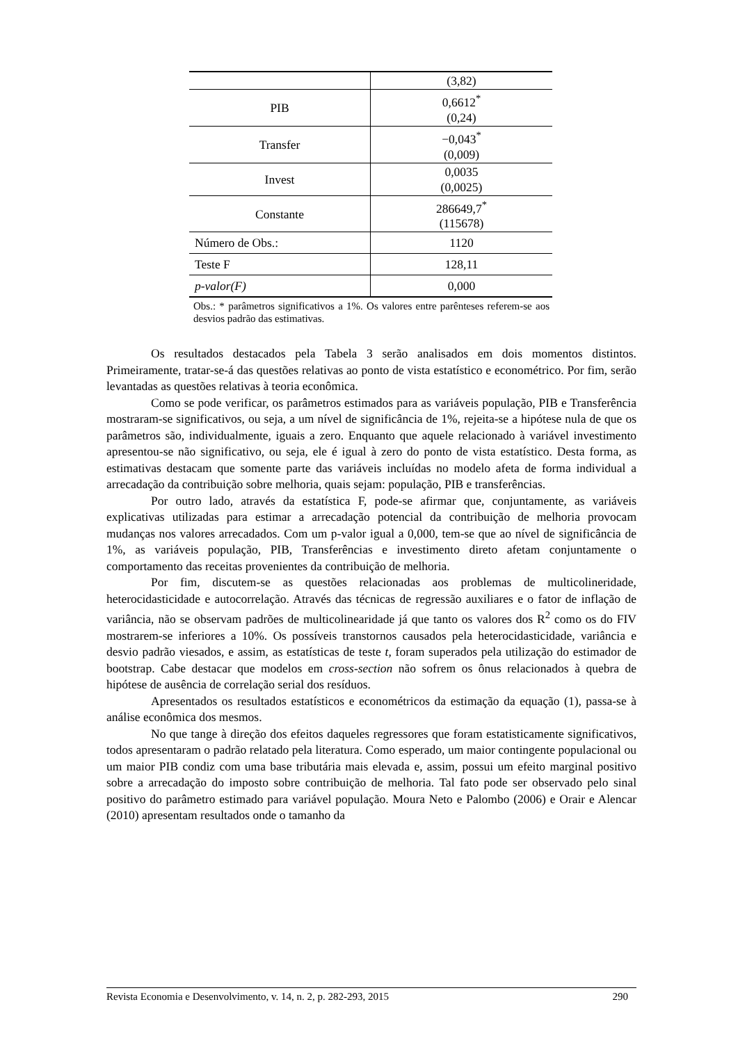| | (3,82) |
| PIB | 0,6612<sup>*</sup> (0,24) |
| Transfer | −0,043<sup>*</sup> (0,009) |
| Invest | 0,0035 (0,0025) |
| Constante | 286649,7<sup>*</sup> (115678) |
| Número de Obs.: | 1120 |
| Teste F | 128,11 |
| p-valor(F) | 0,000 |
Obs.: * parâmetros significativos a 1%. Os valores entre parênteses referem-se aos desvios padrão das estimativas.
Os resultados destacados pela Tabela 3 serão analisados em dois momentos distintos. Primeiramente, tratar-se-á das questões relativas ao ponto de vista estatístico e econométrico. Por fim, serão levantadas as questões relativas à teoria econômica.
Como se pode verificar, os parâmetros estimados para as variáveis população, PIB e Transferência mostraram-se significativos, ou seja, a um nível de significância de 1%, rejeita-se a hipótese nula de que os parâmetros são, individualmente, iguais a zero. Enquanto que aquele relacionado à variável investimento apresentou-se não significativo, ou seja, ele é igual à zero do ponto de vista estatístico. Desta forma, as estimativas destacam que somente parte das variáveis incluídas no modelo afeta de forma individual a arrecadação da contribuição sobre melhoria, quais sejam: população, PIB e transferências.
Por outro lado, através da estatística F, pode-se afirmar que, conjuntamente, as variáveis explicativas utilizadas para estimar a arrecadação potencial da contribuição de melhoria provocam mudanças nos valores arrecadados. Com um p-valor igual a 0,000, tem-se que ao nível de significância de 1%, as variáveis população, PIB, Transferências e investimento direto afetam conjuntamente o comportamento das receitas provenientes da contribuição de melhoria.
Por fim, discutem-se as questões relacionadas aos problemas de multicolineridade, heterocidasticidade e autocorrelação. Através das técnicas de regressão auxiliares e o fator de inflação de variância, não se observam padrões de multicolinearidade já que tanto os valores dos R<sup>2</sup> como os do FIV mostrarem-se inferiores a 10%. Os possíveis transtornos causados pela heterocidasticidade, variância e desvio padrão viesados, e assim, as estatísticas de teste t, foram superados pela utilização do estimador de bootstrap. Cabe destacar que modelos em cross-section não sofrem os ônus relacionados à quebra de hipótese de ausência de correlação serial dos resíduos.
Apresentados os resultados estatísticos e econométricos da estimação da equação (1), passa-se à análise econômica dos mesmos.
No que tange à direção dos efeitos daqueles regressores que foram estatisticamente significativos, todos apresentaram o padrão relatado pela literatura. Como esperado, um maior contingente populacional ou um maior PIB condiz com uma base tributária mais elevada e, assim, possui um efeito marginal positivo sobre a arrecadação do imposto sobre contribuição de melhoria. Tal fato pode ser observado pelo sinal positivo do parâmetro estimado para variável população. Moura Neto e Palombo (2006) e Orair e Alencar (2010) apresentam resultados onde o tamanho da
Revista Economia e Desenvolvimento, v. 14, n. 2, p. 282-293, 2015 290